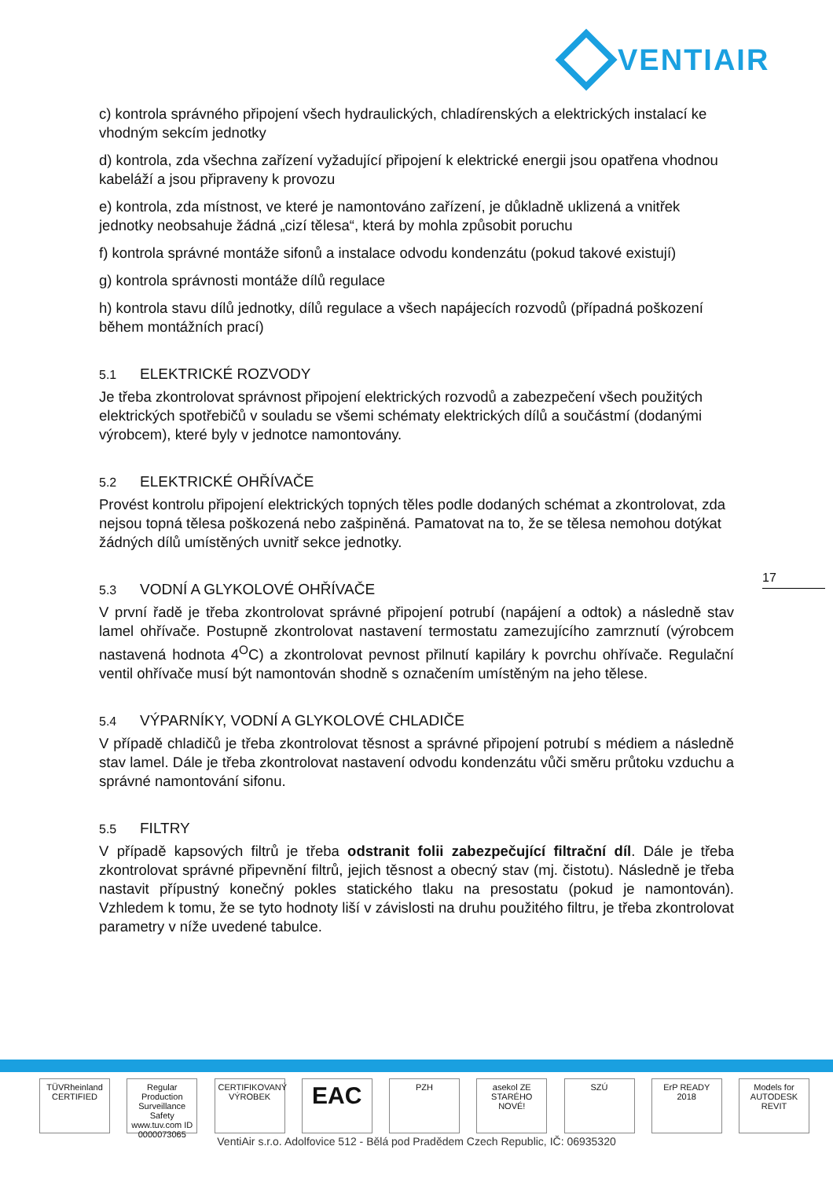VENTIAIR
c) kontrola správného připojení všech hydraulických, chladírenských a elektrických instalací ke vhodným sekcím jednotky
d) kontrola, zda všechna zařízení vyžadující připojení k elektrické energii jsou opatřena vhodnou kabeláží a jsou připraveny k provozu
e) kontrola, zda místnost, ve které je namontováno zařízení, je důkladně uklizená a vnitřek jednotky neobsahuje žádná „cizí tělesa“, která by mohla způsobit poruchu
f) kontrola správné montáže sifonů a instalace odvodu kondenzátu (pokud takové existují)
g) kontrola správnosti montáže dílů regulace
h) kontrola stavu dílů jednotky, dílů regulace a všech napájecích rozvodů (případná poškození během montážních prací)
5.1 ELEKTRICKÉ ROZVODY
Je třeba zkontrolovat správnost připojení elektrických rozvodů a zabezpečení všech použitých elektrických spotřebičů v souladu se všemi schématy elektrických dílů a součástmí (dodanými výrobcem), které byly v jednotce namontovány.
5.2 ELEKTRICKÉ OHŘÍVAČE
Provést kontrolu připojení elektrických topných těles podle dodaných schémat a zkontrolovat, zda nejsou topná tělesa poškozená nebo zašpiněná. Pamatovat na to, že se tělesa nemohou dotýkat žádných dílů umístěných uvnitř sekce jednotky.
5.3 VODNÍ A GLYKOLOVÉ OHŘÍVAČE
V první řadě je třeba zkontrolovat správné připojení potrubí (napájení a odtok) a následně stav lamel ohřívače. Postupně zkontrolovat nastavení termostatu zamezujícího zamrznutí (výrobcem nastavená hodnota 4<sup>O</sup>C) a zkontrolovat pevnost přilnutí kapiláry k povrchu ohřívače. Regulační ventil ohřívače musí být namontován shodně s označením umístěným na jeho tělese.
5.4 VÝPARNÍKY, VODNÍ A GLYKOLOVÉ CHLADIČE
V případě chladičů je třeba zkontrolovat těsnost a správné připojení potrubí s médiem a následně stav lamel. Dále je třeba zkontrolovat nastavení odvodu kondenzátu vůči směru průtoku vzduchu a správné namontování sifonu.
5.5 FILTRY
V případě kapsových filtrů je třeba odstranit folii zabezpečující filtrační díl. Dále je třeba zkontrolovat správné připevnění filtrů, jejich těsnost a obecný stav (mj. čistotu). Následně je třeba nastavit přípustný konečný pokles statického tlaku na presostatu (pokud je namontován). Vzhledem k tomu, že se tyto hodnoty liší v závislosti na druhu použitého filtru, je třeba zkontrolovat parametry v níže uvedené tabulce.
17
TÜVRheinland CERTIFIED
Regular Production Surveillance Safety www.tuv.com ID 0000073065
CERTIFIKOVANÝ VÝROBEK
EAC
PZH asekol ZE STARÉHO NOVÉ!
SZÚ ErP READY 2018
Models for AUTODESK REVIT
VentiAir s.r.o. Adolfovice 512 - Bělá pod Pradědem Czech Republic, IČ: 06935320